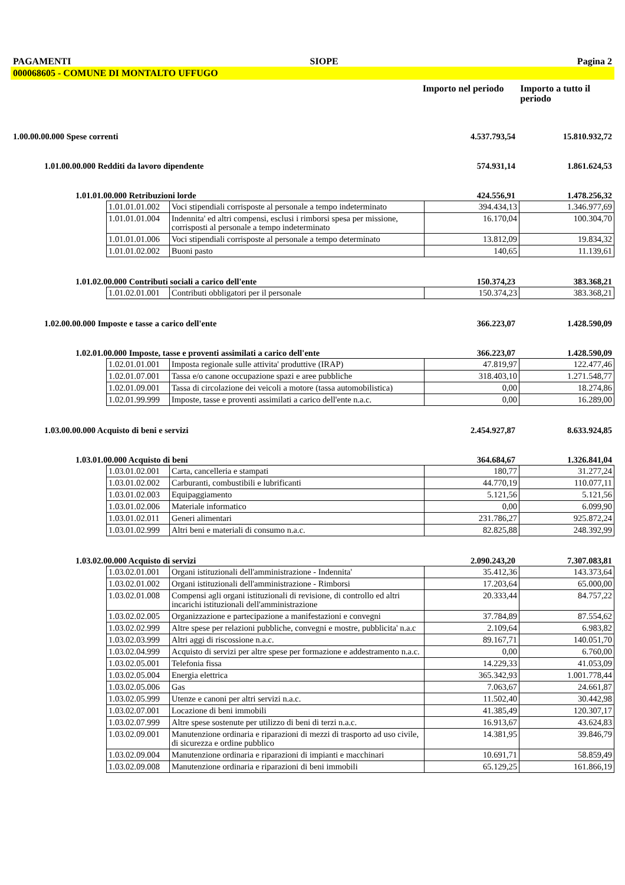PAGAMENTI SIOPE Pagina 2
000068605 - COMUNE DI MONTALTO UFFUGO
Importo nel periodo
Importo a tutto il periodo
1.00.00.00.000 Spese correnti 4.537.793,54 15.810.932,72
1.01.00.00.000 Redditi da lavoro dipendente 574.931,14 1.861.624,53
1.01.01.00.000 Retribuzioni lorde 424.556,91 1.478.256,32
| 1.01.01.01.002 | Voci stipendiali corrisposte al personale a tempo indeterminato | 394.434,13 | 1.346.977,69 |
| 1.01.01.01.004 | Indennita' ed altri compensi, esclusi i rimborsi spesa per missione, corrisposti al personale a tempo indeterminato | 16.170,04 | 100.304,70 |
| 1.01.01.01.006 | Voci stipendiali corrisposte al personale a tempo determinato | 13.812,09 | 19.834,32 |
| 1.01.01.02.002 | Buoni pasto | 140,65 | 11.139,61 |
1.01.02.00.000 Contributi sociali a carico dell'ente 150.374,23 383.368,21
| 1.01.02.01.001 | Contributi obbligatori per il personale | 150.374,23 | 383.368,21 |
1.02.00.00.000 Imposte e tasse a carico dell'ente 366.223,07 1.428.590,09
1.02.01.00.000 Imposte, tasse e proventi assimilati a carico dell'ente 366.223,07 1.428.590,09
| 1.02.01.01.001 | Imposta regionale sulle attivita' produttive (IRAP) | 47.819,97 | 122.477,46 |
| 1.02.01.07.001 | Tassa e/o canone occupazione spazi e aree pubbliche | 318.403,10 | 1.271.548,77 |
| 1.02.01.09.001 | Tassa di circolazione dei veicoli a motore (tassa automobilistica) | 0,00 | 18.274,86 |
| 1.02.01.99.999 | Imposte, tasse e proventi assimilati a carico dell'ente n.a.c. | 0,00 | 16.289,00 |
1.03.00.00.000 Acquisto di beni e servizi 2.454.927,87 8.633.924,85
1.03.01.00.000 Acquisto di beni 364.684,67 1.326.841,04
| 1.03.01.02.001 | Carta, cancelleria e stampati | 180,77 | 31.277,24 |
| 1.03.01.02.002 | Carburanti, combustibili e lubrificanti | 44.770,19 | 110.077,11 |
| 1.03.01.02.003 | Equipaggiamento | 5.121,56 | 5.121,56 |
| 1.03.01.02.006 | Materiale informatico | 0,00 | 6.099,90 |
| 1.03.01.02.011 | Generi alimentari | 231.786,27 | 925.872,24 |
| 1.03.01.02.999 | Altri beni e materiali di consumo n.a.c. | 82.825,88 | 248.392,99 |
1.03.02.00.000 Acquisto di servizi 2.090.243,20 7.307.083,81
| 1.03.02.01.001 | Organi istituzionali dell'amministrazione - Indennita' | 35.412,36 | 143.373,64 |
| 1.03.02.01.002 | Organi istituzionali dell'amministrazione - Rimborsi | 17.203,64 | 65.000,00 |
| 1.03.02.01.008 | Compensi agli organi istituzionali di revisione, di controllo ed altri incarichi istituzionali dell'amministrazione | 20.333,44 | 84.757,22 |
| 1.03.02.02.005 | Organizzazione e partecipazione a manifestazioni e convegni | 37.784,89 | 87.554,62 |
| 1.03.02.02.999 | Altre spese per relazioni pubbliche, convegni e mostre, pubblicita' n.a.c | 2.109,64 | 6.983,82 |
| 1.03.02.03.999 | Altri aggi di riscossione n.a.c. | 89.167,71 | 140.051,70 |
| 1.03.02.04.999 | Acquisto di servizi per altre spese per formazione e addestramento n.a.c. | 0,00 | 6.760,00 |
| 1.03.02.05.001 | Telefonia fissa | 14.229,33 | 41.053,09 |
| 1.03.02.05.004 | Energia elettrica | 365.342,93 | 1.001.778,44 |
| 1.03.02.05.006 | Gas | 7.063,67 | 24.661,87 |
| 1.03.02.05.999 | Utenze e canoni per altri servizi n.a.c. | 11.502,40 | 30.442,98 |
| 1.03.02.07.001 | Locazione di beni immobili | 41.385,49 | 120.307,17 |
| 1.03.02.07.999 | Altre spese sostenute per utilizzo di beni di terzi n.a.c. | 16.913,67 | 43.624,83 |
| 1.03.02.09.001 | Manutenzione ordinaria e riparazioni di mezzi di trasporto ad uso civile, di sicurezza e ordine pubblico | 14.381,95 | 39.846,79 |
| 1.03.02.09.004 | Manutenzione ordinaria e riparazioni di impianti e macchinari | 10.691,71 | 58.859,49 |
| 1.03.02.09.008 | Manutenzione ordinaria e riparazioni di beni immobili | 65.129,25 | 161.866,19 |